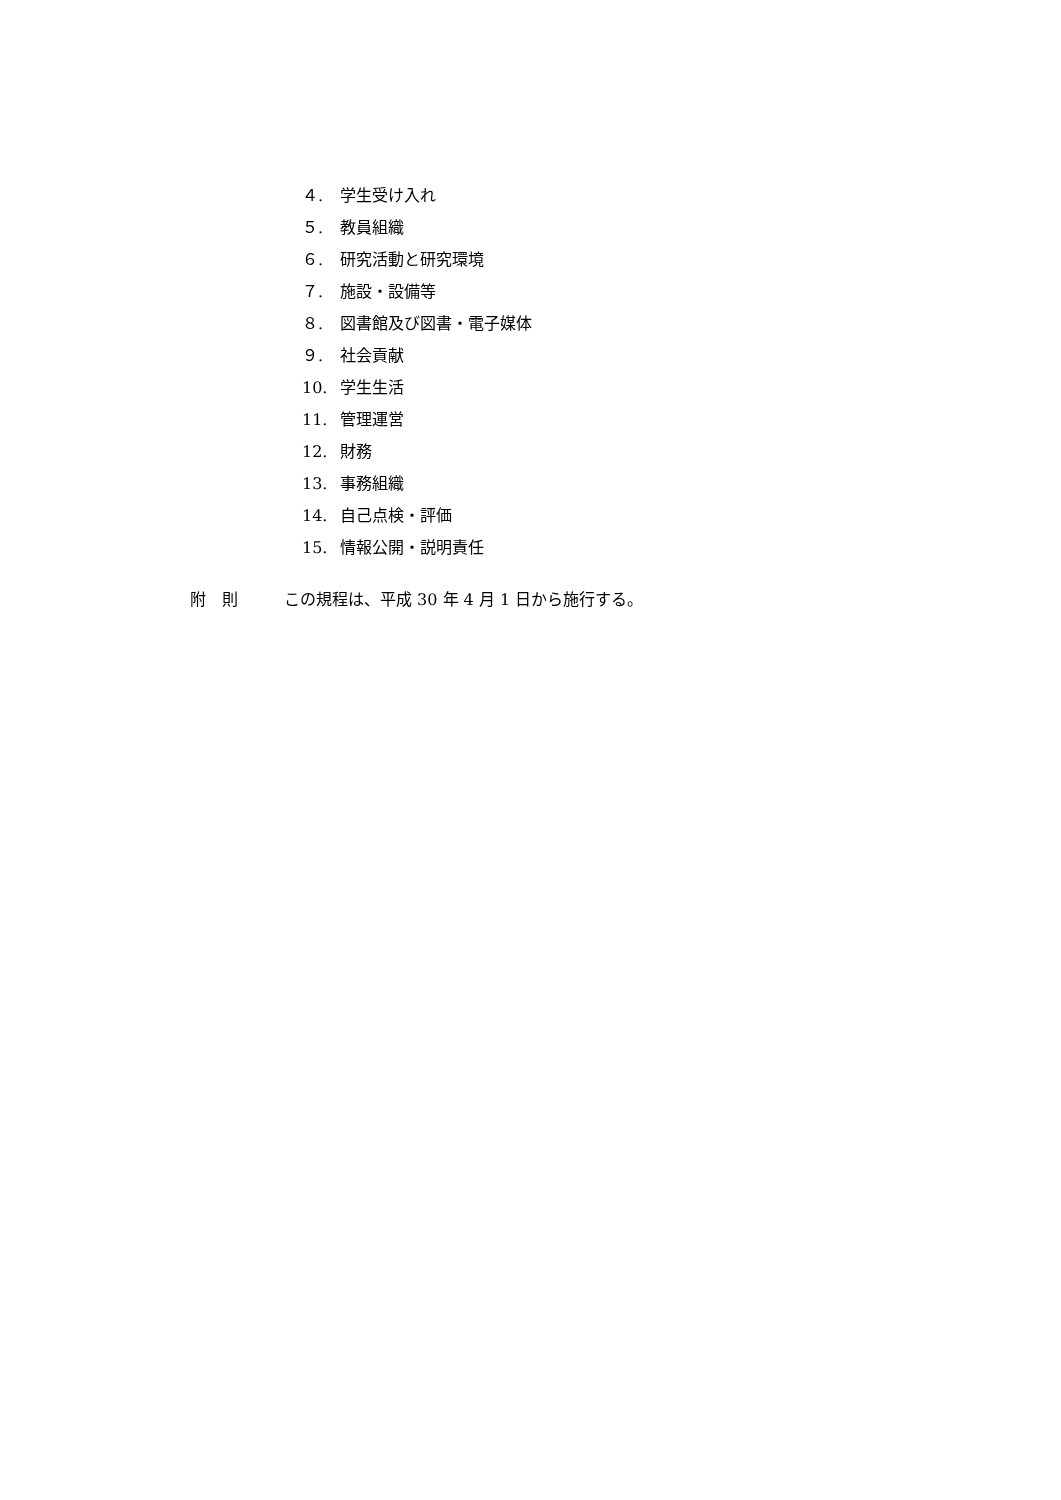４. 学生受け入れ
５. 教員組織
６. 研究活動と研究環境
７. 施設・設備等
８. 図書館及び図書・電子媒体
９. 社会貢献
10. 学生生活
11. 管理運営
12. 財務
13. 事務組織
14. 自己点検・評価
15. 情報公開・説明責任
附　則 この規程は、平成 30 年 4 月 1 日から施行する。